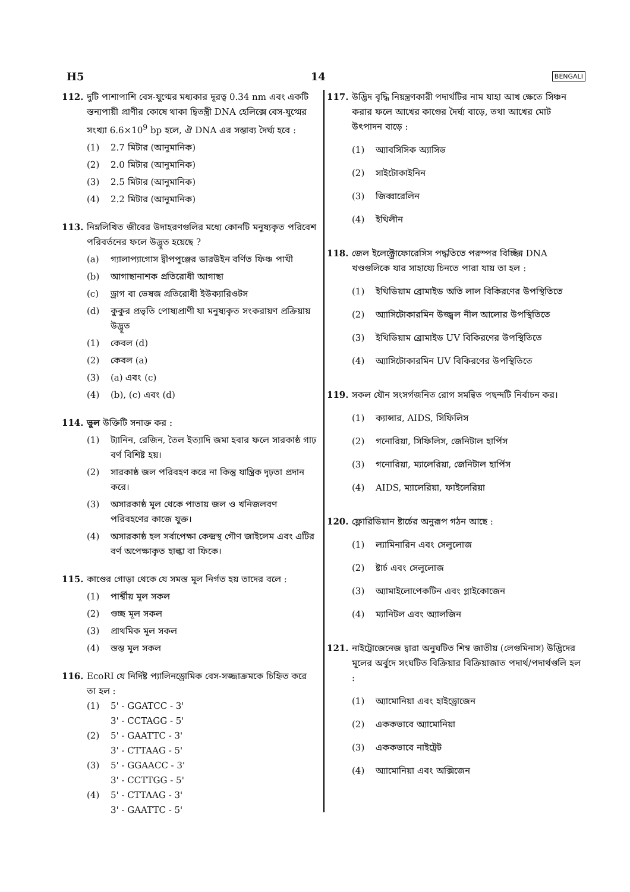H5 14 BENGALI
112. দুটি পাশাপাশি বেস-যুগ্মের মধ্যকার দূরত্ব 0.34 nm এবং একটি স্তন্যপায়ী প্রাণীর কোষে থাকা দ্বিতন্ত্রী DNA হেলিক্সে বেস-যুগ্মের সংখ্যা 6.6×10<sup>9</sup> bp হলে, ঐ DNA এর সম্ভাব্য দৈর্ঘ্য হবে :
(1) 2.7 মিটার (আনুমানিক)
(2) 2.0 মিটার (আনুমানিক)
(3) 2.5 মিটার (আনুমানিক)
(4) 2.2 মিটার (আনুমানিক)
113. নিম্নলিখিত জীবের উদাহরণগুলির মধ্যে কোনটি মনুষ্যকৃত পরিবেশ পরিবর্তনের ফলে উদ্ভূত হয়েছে ?
(a) গ্যালাপ্যাগোস দ্বীপপুঞ্জের ডারউইন বর্ণিত ফিঞ্চ পাখী
(b) আগাছানাশক প্রতিরোধী আগাছা
(c) ড্রাগ বা ভেষজ প্রতিরোধী ইউক্যারিওটস
(d) কুকুর প্রভৃতি পোষ্যপ্রাণী যা মনুষ্যকৃত সংকরায়ণ প্রক্রিয়ায় উদ্ভূত
(1) কেবল (d)
(2) কেবল (a)
(3) (a) এবং (c)
(4) (b), (c) এবং (d)
114. ভুল উক্তিটি সনাক্ত কর :
(1) ট্যানিন, রেজিন, তৈল ইত্যাদি জমা হবার ফলে সারকাষ্ঠ গাঢ় বর্ণ বিশিষ্ট হয়।
(2) সারকাষ্ঠ জল পরিবহণ করে না কিন্তু যান্ত্রিক দৃঢ়তা প্রদান করে।
(3) অসারকাষ্ঠ মূল থেকে পাতায় জল ও খনিজলবণ পরিবহণের কাজে যুক্ত।
(4) অসারকাষ্ঠ হল সর্বাপেক্ষা কেন্দ্রস্থ গৌণ জাইলেম এবং এটির বর্ণ অপেক্ষাকৃত হাল্কা বা ফিকে।
115. কাণ্ডের গোড়া থেকে যে সমস্ত মূল নির্গত হয় তাদের বলে :
(1) পার্শ্বীয় মূল সকল
(2) গুচ্ছ মূল সকল
(3) প্রাথমিক মূল সকল
(4) স্তম্ভ মূল সকল
116. EcoRI যে নির্দিষ্ট প্যালিনড্রোমিক বেস-সজ্জাক্রমকে চিহ্নিত করে তা হল :
(1) 5' - GGATCC - 3'
3' - CCTAGG - 5'
(2) 5' - GAATTC - 3'
3' - CTTAAG - 5'
(3) 5' - GGAACC - 3'
3' - CCTTGG - 5'
(4) 5' - CTTAAG - 3'
3' - GAATTC - 5'
117. উদ্ভিদ বৃদ্ধি নিয়ন্ত্রণকারী পদার্থটির নাম যাহা আখ ক্ষেতে সিঞ্চন করার ফলে আখের কাণ্ডের দৈর্ঘ্য বাড়ে, তথা আখের মোট উৎপাদন বাড়ে :
(1) অ্যাবসিসিক অ্যাসিড
(2) সাইটোকাইনিন
(3) জিব্বারেলিন
(4) ইথিলীন
118. জেল ইলেক্ট্রোফোরেসিস পদ্ধতিতে পরস্পর বিচ্ছিন্ন DNA খণ্ডগুলিকে যার সাহায্যে চিনতে পারা যায় তা হল :
(1) ইথিডিয়াম ব্রোমাইড অতি লাল বিকিরণের উপস্থিতিতে
(2) অ্যাসিটোকারমিন উজ্জ্বল নীল আলোর উপস্থিতিতে
(3) ইথিডিয়াম ব্রোমাইড UV বিকিরণের উপস্থিতিতে
(4) অ্যাসিটোকারমিন UV বিকিরণের উপস্থিতিতে
119. সকল যৌন সংসর্গজনিত রোগ সমন্বিত পছন্দটি নির্বাচন কর।
(1) ক্যান্সার, AIDS, সিফিলিস
(2) গনোরিয়া, সিফিলিস, জেনিটাল হার্পিস
(3) গনোরিয়া, ম্যালেরিয়া, জেনিটাল হার্পিস
(4) AIDS, ম্যালেরিয়া, ফাইলেরিয়া
120. ফ্লোরিডিয়ান ষ্টার্চের অনুরূপ গঠন আছে :
(1) ল্যামিনারিন এবং সেলুলোজ
(2) ষ্টার্চ এবং সেলুলোজ
(3) অ্যামাইলোপেকটিন এবং গ্লাইকোজেন
(4) ম্যানিটল এবং অ্যালজিন
121. নাইট্রোজেনেজ দ্বারা অনুঘটিত শিম্ব জাতীয় (লেগুমিনাস) উদ্ভিদের মূলের অর্বুদে সংঘটিত বিক্রিয়ার বিক্রিয়াজাত পদার্থ/পদার্থগুলি হল :
(1) অ্যামোনিয়া এবং হাইড্রোজেন
(2) এককভাবে অ্যামোনিয়া
(3) এককভাবে নাইট্রেট
(4) অ্যামোনিয়া এবং অক্সিজেন